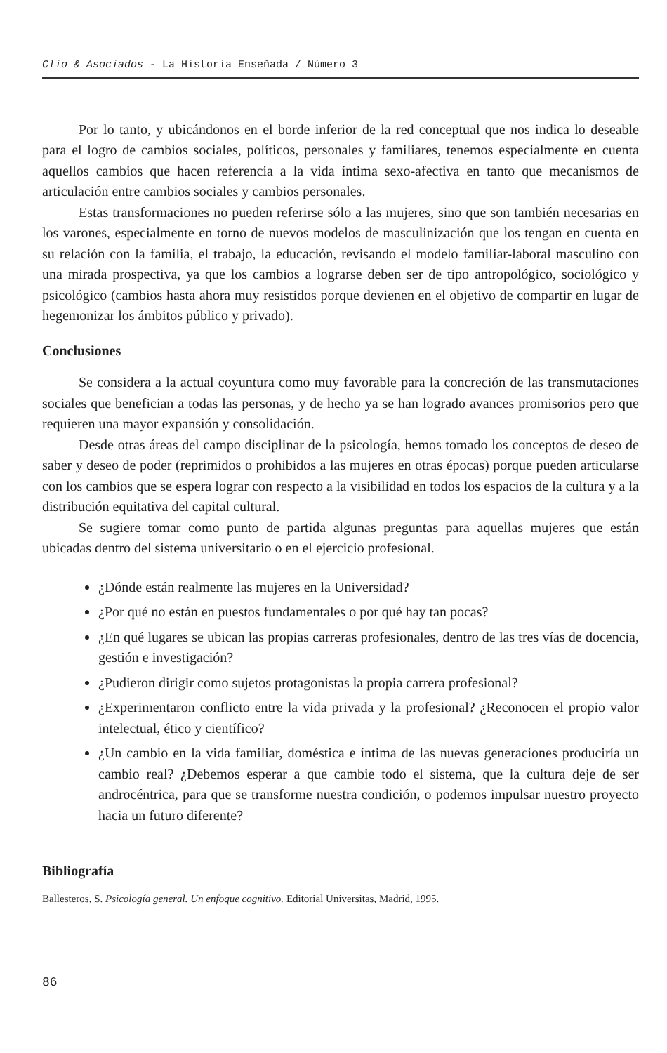Clio & Asociados - La Historia Enseñada / Número 3
Por lo tanto, y ubicándonos en el borde inferior de la red conceptual que nos indica lo deseable para el logro de cambios sociales, políticos, personales y familiares, tenemos especialmente en cuenta aquellos cambios que hacen referencia a la vida íntima sexo-afectiva en tanto que mecanismos de articulación entre cambios sociales y cambios personales.
Estas transformaciones no pueden referirse sólo a las mujeres, sino que son también necesarias en los varones, especialmente en torno de nuevos modelos de masculinización que los tengan en cuenta en su relación con la familia, el trabajo, la educación, revisando el modelo familiar-laboral masculino con una mirada prospectiva, ya que los cambios a lograrse deben ser de tipo antropológico, sociológico y psicológico (cambios hasta ahora muy resistidos porque devienen en el objetivo de compartir en lugar de hegemonizar los ámbitos público y privado).
Conclusiones
Se considera a la actual coyuntura como muy favorable para la concreción de las transmutaciones sociales que benefician a todas las personas, y de hecho ya se han logrado avances promisorios pero que requieren una mayor expansión y consolidación.
Desde otras áreas del campo disciplinar de la psicología, hemos tomado los conceptos de deseo de saber y deseo de poder (reprimidos o prohibidos a las mujeres en otras épocas) porque pueden articularse con los cambios que se espera lograr con respecto a la visibilidad en todos los espacios de la cultura y a la distribución equitativa del capital cultural.
Se sugiere tomar como punto de partida algunas preguntas para aquellas mujeres que están ubicadas dentro del sistema universitario o en el ejercicio profesional.
¿Dónde están realmente las mujeres en la Universidad?
¿Por qué no están en puestos fundamentales o por qué hay tan pocas?
¿En qué lugares se ubican las propias carreras profesionales, dentro de las tres vías de docencia, gestión e investigación?
¿Pudieron dirigir como sujetos protagonistas la propia carrera profesional?
¿Experimentaron conflicto entre la vida privada y la profesional? ¿Reconocen el propio valor intelectual, ético y científico?
¿Un cambio en la vida familiar, doméstica e íntima de las nuevas generaciones produciría un cambio real? ¿Debemos esperar a que cambie todo el sistema, que la cultura deje de ser androcéntrica, para que se transforme nuestra condición, o podemos impulsar nuestro proyecto hacia un futuro diferente?
Bibliografía
Ballesteros, S. Psicología general. Un enfoque cognitivo. Editorial Universitas, Madrid, 1995.
86